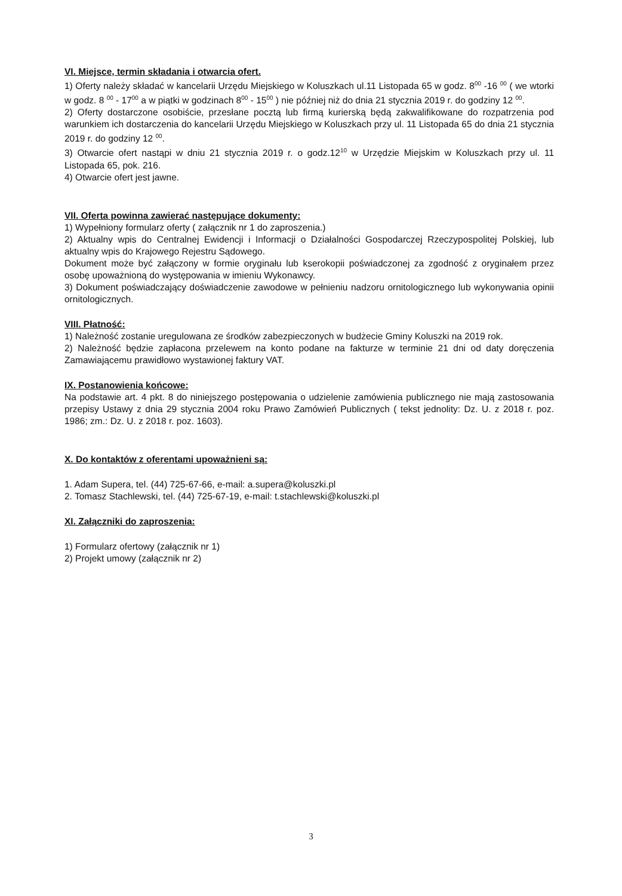VI. Miejsce, termin składania i otwarcia ofert.
1) Oferty należy składać w kancelarii Urzędu Miejskiego w Koluszkach ul.11 Listopada 65 w godz. 8<sup>00</sup> -16 <sup>00</sup> ( we wtorki w godz. 8 <sup>00</sup> - 17<sup>00</sup> a w piątki w godzinach 8<sup>00</sup> - 15<sup>00</sup> ) nie później niż do dnia 21 stycznia 2019 r. do godziny 12 <sup>00</sup>.
2) Oferty dostarczone osobiście, przesłane pocztą lub firmą kurierską będą zakwalifikowane do rozpatrzenia pod warunkiem ich dostarczenia do kancelarii Urzędu Miejskiego w Koluszkach przy ul. 11 Listopada 65 do dnia 21 stycznia 2019 r. do godziny 12 <sup>00</sup>.
3) Otwarcie ofert nastąpi w dniu 21 stycznia 2019 r. o godz.12<sup>10</sup> w Urzędzie Miejskim w Koluszkach przy ul. 11 Listopada 65, pok. 216.
4) Otwarcie ofert jest jawne.
VII. Oferta powinna zawierać następujące dokumenty:
1) Wypełniony formularz oferty ( załącznik nr 1 do zaproszenia.)
2) Aktualny wpis do Centralnej Ewidencji i Informacji o Działalności Gospodarczej Rzeczypospolitej Polskiej, lub aktualny wpis do Krajowego Rejestru Sądowego.
Dokument może być załączony w formie oryginału lub kserokopii poświadczonej za zgodność z oryginałem przez osobę upoważnioną do występowania w imieniu Wykonawcy.
3) Dokument poświadczający doświadczenie zawodowe w pełnieniu nadzoru ornitologicznego lub wykonywania opinii ornitologicznych.
VIII. Płatność:
1) Należność zostanie uregulowana ze środków zabezpieczonych w budżecie Gminy Koluszki na 2019 rok.
2) Należność będzie zapłacona przelewem na konto podane na fakturze w terminie 21 dni od daty doręczenia Zamawiającemu prawidłowo wystawionej faktury VAT.
IX. Postanowienia końcowe:
Na podstawie art. 4 pkt. 8 do niniejszego postępowania o udzielenie zamówienia publicznego nie mają zastosowania przepisy Ustawy z dnia 29 stycznia 2004 roku Prawo Zamówień Publicznych ( tekst jednolity: Dz. U. z 2018 r. poz. 1986; zm.: Dz. U. z 2018 r. poz. 1603).
X. Do kontaktów z oferentami upoważnieni są:
1. Adam Supera, tel. (44) 725-67-66, e-mail: a.supera@koluszki.pl
2. Tomasz Stachlewski, tel. (44) 725-67-19, e-mail: t.stachlewski@koluszki.pl
XI. Załączniki do zaproszenia:
1) Formularz ofertowy (załącznik nr 1)
2) Projekt umowy (załącznik nr 2)
3